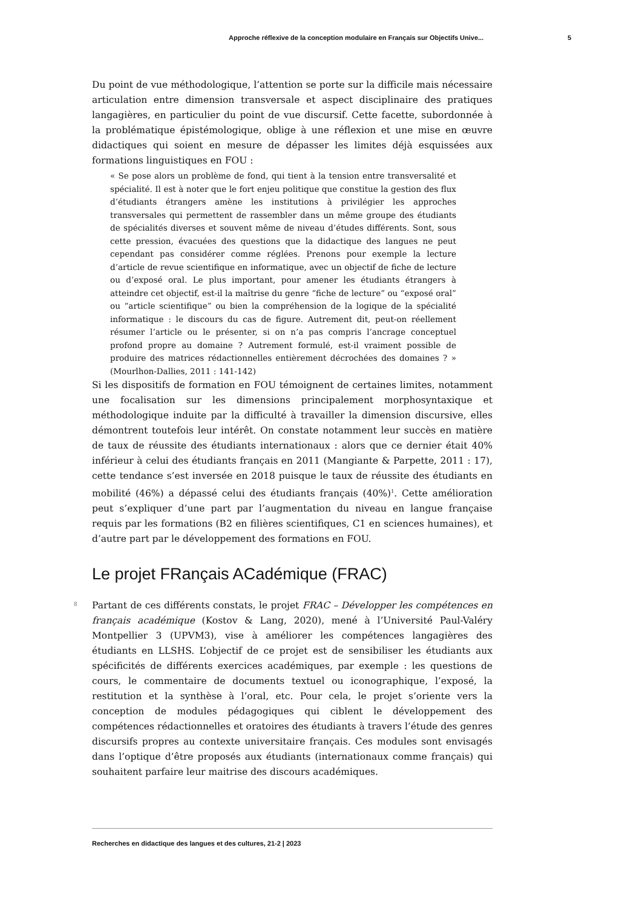Approche réflexive de la conception modulaire en Français sur Objectifs Unive... 5
Du point de vue méthodologique, l’attention se porte sur la difficile mais nécessaire articulation entre dimension transversale et aspect disciplinaire des pratiques langagières, en particulier du point de vue discursif. Cette facette, subordonnée à la problématique épistémologique, oblige à une réflexion et une mise en œuvre didactiques qui soient en mesure de dépasser les limites déjà esquissées aux formations linguistiques en FOU :
« Se pose alors un problème de fond, qui tient à la tension entre transversalité et spécialité. Il est à noter que le fort enjeu politique que constitue la gestion des flux d’étudiants étrangers amène les institutions à privilégier les approches transversales qui permettent de rassembler dans un même groupe des étudiants de spécialités diverses et souvent même de niveau d’études différents. Sont, sous cette pression, évacuées des questions que la didactique des langues ne peut cependant pas considérer comme réglées. Prenons pour exemple la lecture d’article de revue scientifique en informatique, avec un objectif de fiche de lecture ou d’exposé oral. Le plus important, pour amener les étudiants étrangers à atteindre cet objectif, est-il la maîtrise du genre “fiche de lecture” ou “exposé oral” ou “article scientifique” ou bien la compréhension de la logique de la spécialité informatique : le discours du cas de figure. Autrement dit, peut-on réellement résumer l’article ou le présenter, si on n’a pas compris l’ancrage conceptuel profond propre au domaine ? Autrement formulé, est-il vraiment possible de produire des matrices rédactionnelles entièrement décrochées des domaines ? » (Mourlhon-Dallies, 2011 : 141-142)
Si les dispositifs de formation en FOU témoignent de certaines limites, notamment une focalisation sur les dimensions principalement morphosyntaxique et méthodologique induite par la difficulté à travailler la dimension discursive, elles démontrent toutefois leur intérêt. On constate notamment leur succès en matière de taux de réussite des étudiants internationaux : alors que ce dernier était 40% inférieur à celui des étudiants français en 2011 (Mangiante & Parpette, 2011 : 17), cette tendance s’est inversée en 2018 puisque le taux de réussite des étudiants en mobilité (46%) a dépassé celui des étudiants français (40%)<sup>1</sup>. Cette amélioration peut s’expliquer d’une part par l’augmentation du niveau en langue française requis par les formations (B2 en filières scientifiques, C1 en sciences humaines), et d’autre part par le développement des formations en FOU.
Le projet FRançais ACadémique (FRAC)
8
Partant de ces différents constats, le projet FRAC – Développer les compétences en français académique (Kostov & Lang, 2020), mené à l’Université Paul-Valéry Montpellier 3 (UPVM3), vise à améliorer les compétences langagières des étudiants en LLSHS. L’objectif de ce projet est de sensibiliser les étudiants aux spécificités de différents exercices académiques, par exemple : les questions de cours, le commentaire de documents textuel ou iconographique, l’exposé, la restitution et la synthèse à l’oral, etc. Pour cela, le projet s’oriente vers la conception de modules pédagogiques qui ciblent le développement des compétences rédactionnelles et oratoires des étudiants à travers l’étude des genres discursifs propres au contexte universitaire français. Ces modules sont envisagés dans l’optique d’être proposés aux étudiants (internationaux comme français) qui souhaitent parfaire leur maitrise des discours académiques.
Recherches en didactique des langues et des cultures, 21-2 | 2023